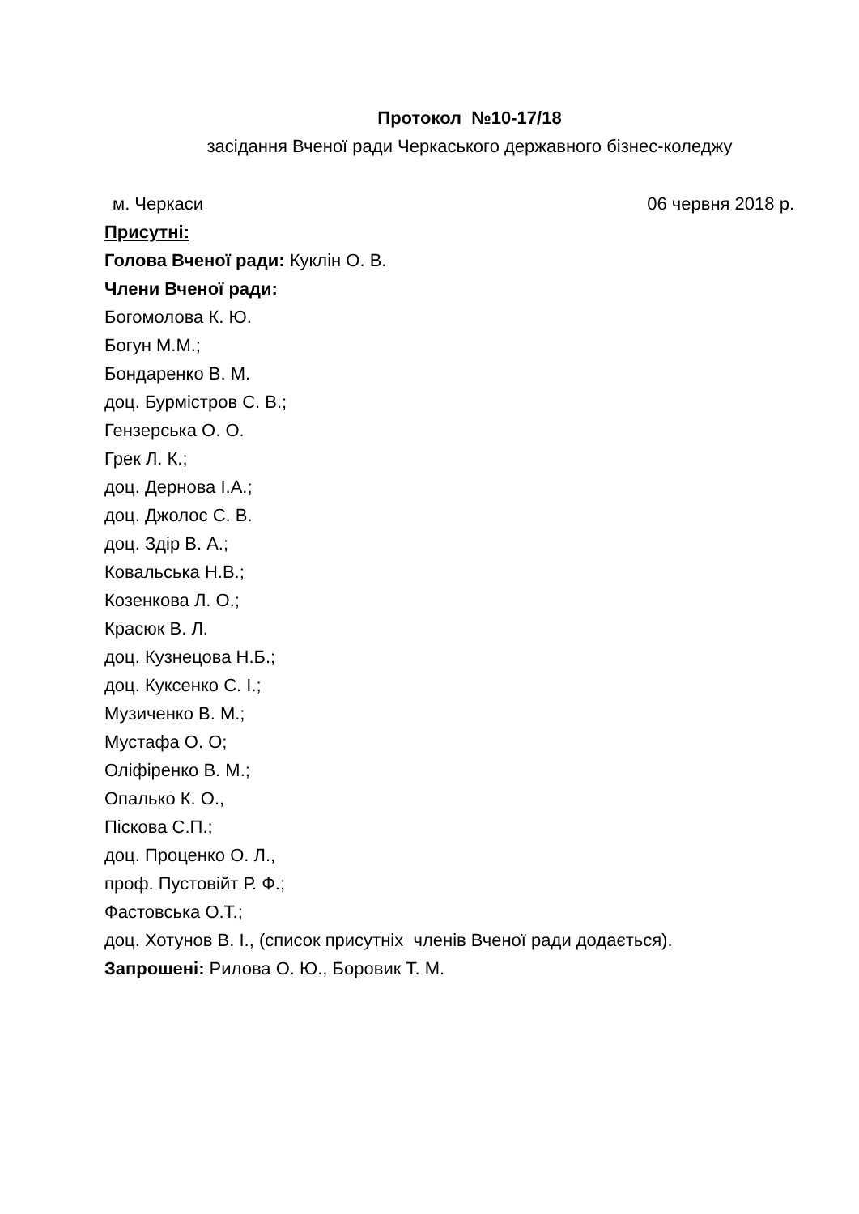Протокол №10-17/18
засідання Вченої ради Черкаського державного бізнес-коледжу
м. Черкаси 06 червня 2018 р.
Присутні:
Голова Вченої ради: Куклін О. В.
Члени Вченої ради:
Богомолова К. Ю.
Богун М.М.;
Бондаренко В. М.
доц. Бурмістров С. В.;
Гензерська О. О.
Грек Л. К.;
доц. Дернова І.А.;
доц. Джолос С. В.
доц. Здір В. А.;
Ковальська Н.В.;
Козенкова Л. О.;
Красюк В. Л.
доц. Кузнецова Н.Б.;
доц. Куксенко С. І.;
Музиченко В. М.;
Мустафа О. О;
Оліфіренко В. М.;
Опалько К. О.,
Піскова С.П.;
доц. Проценко О. Л.,
проф. Пустовійт Р. Ф.;
Фастовська О.Т.;
доц. Хотунов В. І., (список присутніх членів Вченої ради додається).
Запрошені: Рилова О. Ю., Боровик Т. М.